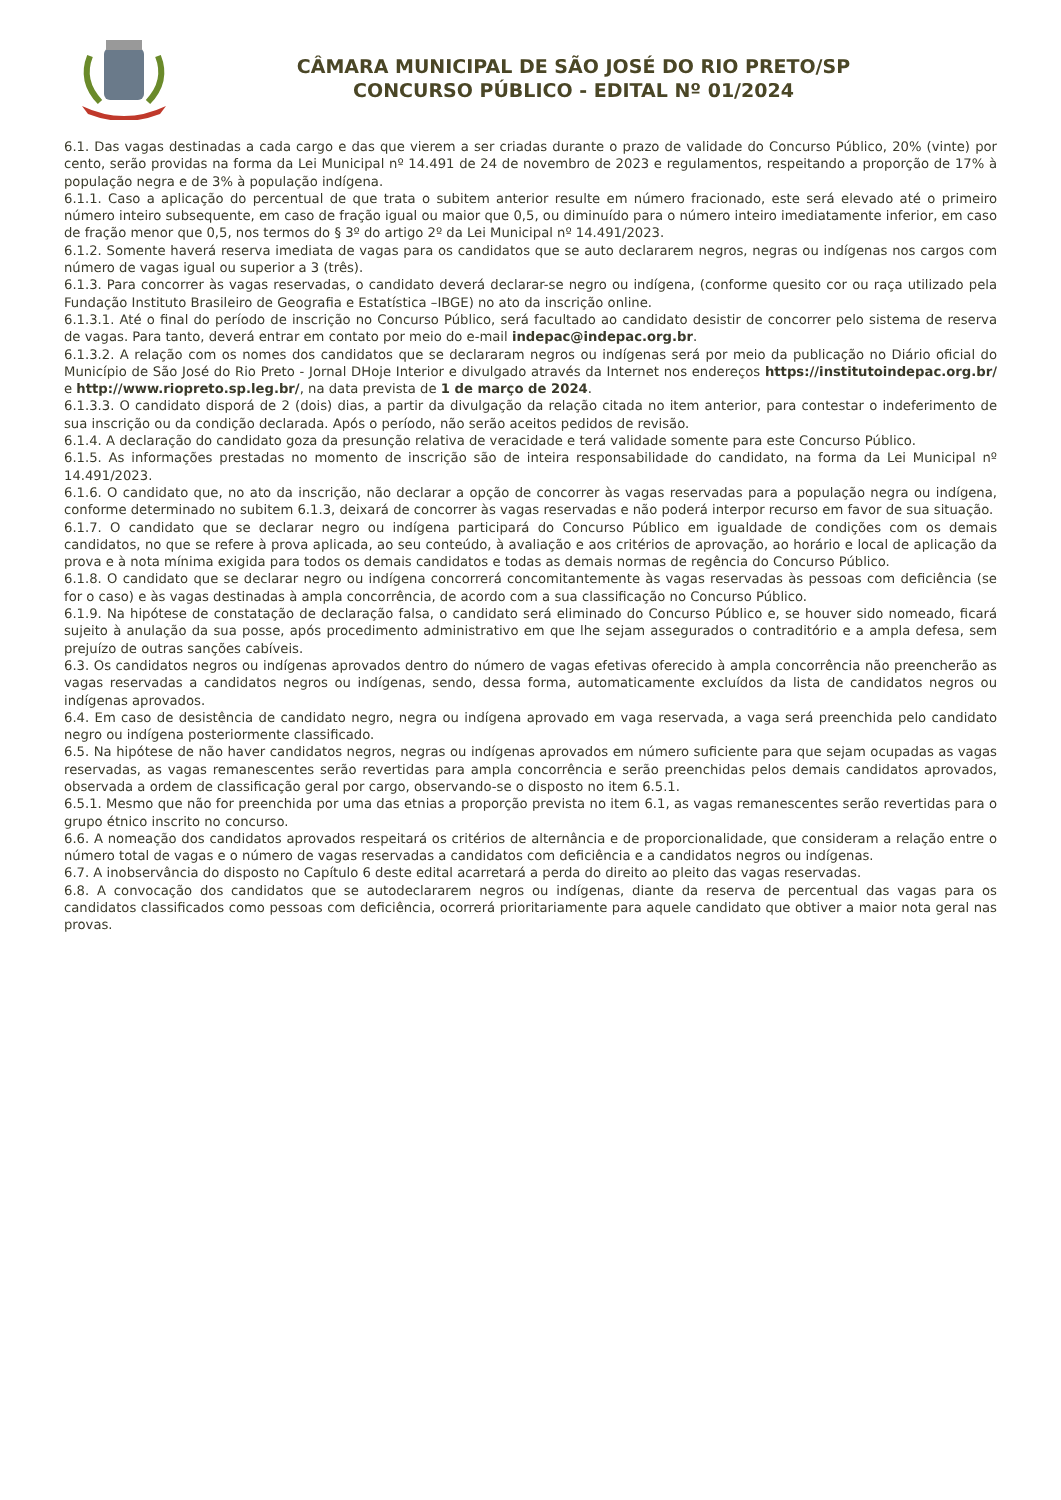CÂMARA MUNICIPAL DE SÃO JOSÉ DO RIO PRETO/SP
CONCURSO PÚBLICO - EDITAL Nº 01/2024
6.1. Das vagas destinadas a cada cargo e das que vierem a ser criadas durante o prazo de validade do Concurso Público, 20% (vinte) por cento, serão providas na forma da Lei Municipal nº 14.491 de 24 de novembro de 2023 e regulamentos, respeitando a proporção de 17% à população negra e de 3% à população indígena.
6.1.1. Caso a aplicação do percentual de que trata o subitem anterior resulte em número fracionado, este será elevado até o primeiro número inteiro subsequente, em caso de fração igual ou maior que 0,5, ou diminuído para o número inteiro imediatamente inferior, em caso de fração menor que 0,5, nos termos do § 3º do artigo 2º da Lei Municipal nº 14.491/2023.
6.1.2. Somente haverá reserva imediata de vagas para os candidatos que se auto declararem negros, negras ou indígenas nos cargos com número de vagas igual ou superior a 3 (três).
6.1.3. Para concorrer às vagas reservadas, o candidato deverá declarar-se negro ou indígena, (conforme quesito cor ou raça utilizado pela Fundação Instituto Brasileiro de Geografia e Estatística –IBGE) no ato da inscrição online.
6.1.3.1. Até o final do período de inscrição no Concurso Público, será facultado ao candidato desistir de concorrer pelo sistema de reserva de vagas. Para tanto, deverá entrar em contato por meio do e-mail indepac@indepac.org.br.
6.1.3.2. A relação com os nomes dos candidatos que se declararam negros ou indígenas será por meio da publicação no Diário oficial do Município de São José do Rio Preto - Jornal DHoje Interior e divulgado através da Internet nos endereços https://institutoindepac.org.br/ e http://www.riopreto.sp.leg.br/, na data prevista de 1 de março de 2024.
6.1.3.3. O candidato disporá de 2 (dois) dias, a partir da divulgação da relação citada no item anterior, para contestar o indeferimento de sua inscrição ou da condição declarada. Após o período, não serão aceitos pedidos de revisão.
6.1.4. A declaração do candidato goza da presunção relativa de veracidade e terá validade somente para este Concurso Público.
6.1.5. As informações prestadas no momento de inscrição são de inteira responsabilidade do candidato, na forma da Lei Municipal nº 14.491/2023.
6.1.6. O candidato que, no ato da inscrição, não declarar a opção de concorrer às vagas reservadas para a população negra ou indígena, conforme determinado no subitem 6.1.3, deixará de concorrer às vagas reservadas e não poderá interpor recurso em favor de sua situação.
6.1.7. O candidato que se declarar negro ou indígena participará do Concurso Público em igualdade de condições com os demais candidatos, no que se refere à prova aplicada, ao seu conteúdo, à avaliação e aos critérios de aprovação, ao horário e local de aplicação da prova e à nota mínima exigida para todos os demais candidatos e todas as demais normas de regência do Concurso Público.
6.1.8. O candidato que se declarar negro ou indígena concorrerá concomitantemente às vagas reservadas às pessoas com deficiência (se for o caso) e às vagas destinadas à ampla concorrência, de acordo com a sua classificação no Concurso Público.
6.1.9. Na hipótese de constatação de declaração falsa, o candidato será eliminado do Concurso Público e, se houver sido nomeado, ficará sujeito à anulação da sua posse, após procedimento administrativo em que lhe sejam assegurados o contraditório e a ampla defesa, sem prejuízo de outras sanções cabíveis.
6.3. Os candidatos negros ou indígenas aprovados dentro do número de vagas efetivas oferecido à ampla concorrência não preencherão as vagas reservadas a candidatos negros ou indígenas, sendo, dessa forma, automaticamente excluídos da lista de candidatos negros ou indígenas aprovados.
6.4. Em caso de desistência de candidato negro, negra ou indígena aprovado em vaga reservada, a vaga será preenchida pelo candidato negro ou indígena posteriormente classificado.
6.5. Na hipótese de não haver candidatos negros, negras ou indígenas aprovados em número suficiente para que sejam ocupadas as vagas reservadas, as vagas remanescentes serão revertidas para ampla concorrência e serão preenchidas pelos demais candidatos aprovados, observada a ordem de classificação geral por cargo, observando-se o disposto no item 6.5.1.
6.5.1. Mesmo que não for preenchida por uma das etnias a proporção prevista no item 6.1, as vagas remanescentes serão revertidas para o grupo étnico inscrito no concurso.
6.6. A nomeação dos candidatos aprovados respeitará os critérios de alternância e de proporcionalidade, que consideram a relação entre o número total de vagas e o número de vagas reservadas a candidatos com deficiência e a candidatos negros ou indígenas.
6.7. A inobservância do disposto no Capítulo 6 deste edital acarretará a perda do direito ao pleito das vagas reservadas.
6.8. A convocação dos candidatos que se autodeclararem negros ou indígenas, diante da reserva de percentual das vagas para os candidatos classificados como pessoas com deficiência, ocorrerá prioritariamente para aquele candidato que obtiver a maior nota geral nas provas.